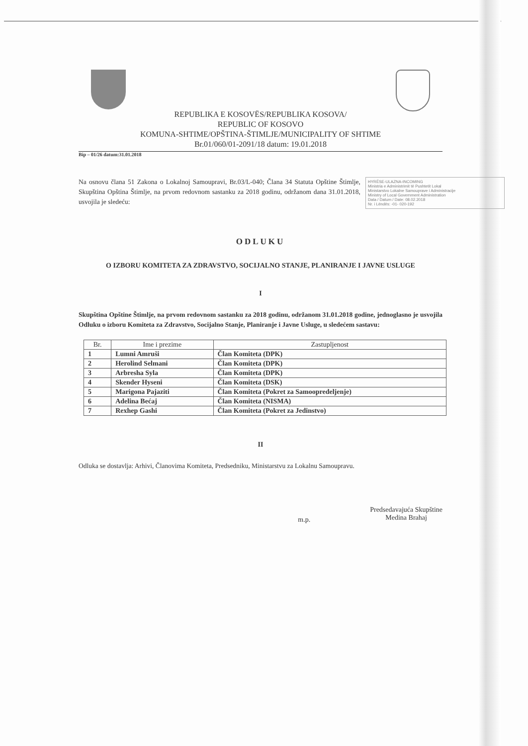REPUBLIKA E KOSOVËS/REPUBLIKA KOSOVA/
REPUBLIC OF KOSOVO
KOMUNA-SHTIME/OPŠTINA-ŠTIMLJE/MUNICIPALITY OF SHTIME
Br.01/060/01-2091/18 datum: 19.01.2018
Bip – 01/26 datum:31.01.2018
HYRËSE-ULAZNA-INCOMING
Ministria e Administrimit të Pushtetit Lokal
Ministarstvo Lokalne Samouprave i Administracije
Ministry of Local Government Administration
Data / Datum / Date: 08.02.2018
Nr. i Lëndës: -01- 020-192
Na osnovu člana 51 Zakona o Lokalnoj Samoupravi, Br.03/L-040; Člana 34 Statuta Opštine Štimlje, Skupština Opština Štimlje, na prvom redovnom sastanku za 2018 godinu, održanom dana 31.01.2018, usvojila je sledeću:
ODLUKU
O IZBORU KOMITETA ZA ZDRAVSTVO, SOCIJALNO STANJE, PLANIRANJE I JAVNE USLUGE
I
Skupština Opštine Štimlje, na prvom redovnom sastanku za 2018 godinu, održanom 31.01.2018 godine, jednoglasno je usvojila Odluku o izboru Komiteta za Zdravstvo, Socijalno Stanje, Planiranje i Javne Usluge, u sledećem sastavu:
| Br. | Ime i prezime | Zastupljenost |
| --- | --- | --- |
| 1 | Lumni Amruši | Član Komiteta (DPK) |
| 2 | Herolind Selmani | Član Komiteta (DPK) |
| 3 | Arbresha Syla | Član Komiteta (DPK) |
| 4 | Skender Hyseni | Član Komiteta (DSK) |
| 5 | Marigona Pajaziti | Član Komiteta (Pokret za Samoopredeljenje) |
| 6 | Adelina Bećaj | Član Komiteta (NISMA) |
| 7 | Rexhep Gashi | Član Komiteta (Pokret za Jedinstvo) |
II
Odluka se dostavlja: Arhivi, Članovima Komiteta, Predsedniku, Ministarstvu za Lokalnu Samoupravu.
m.p.
Predsedavajuća Skupštine
Medina Brahaj